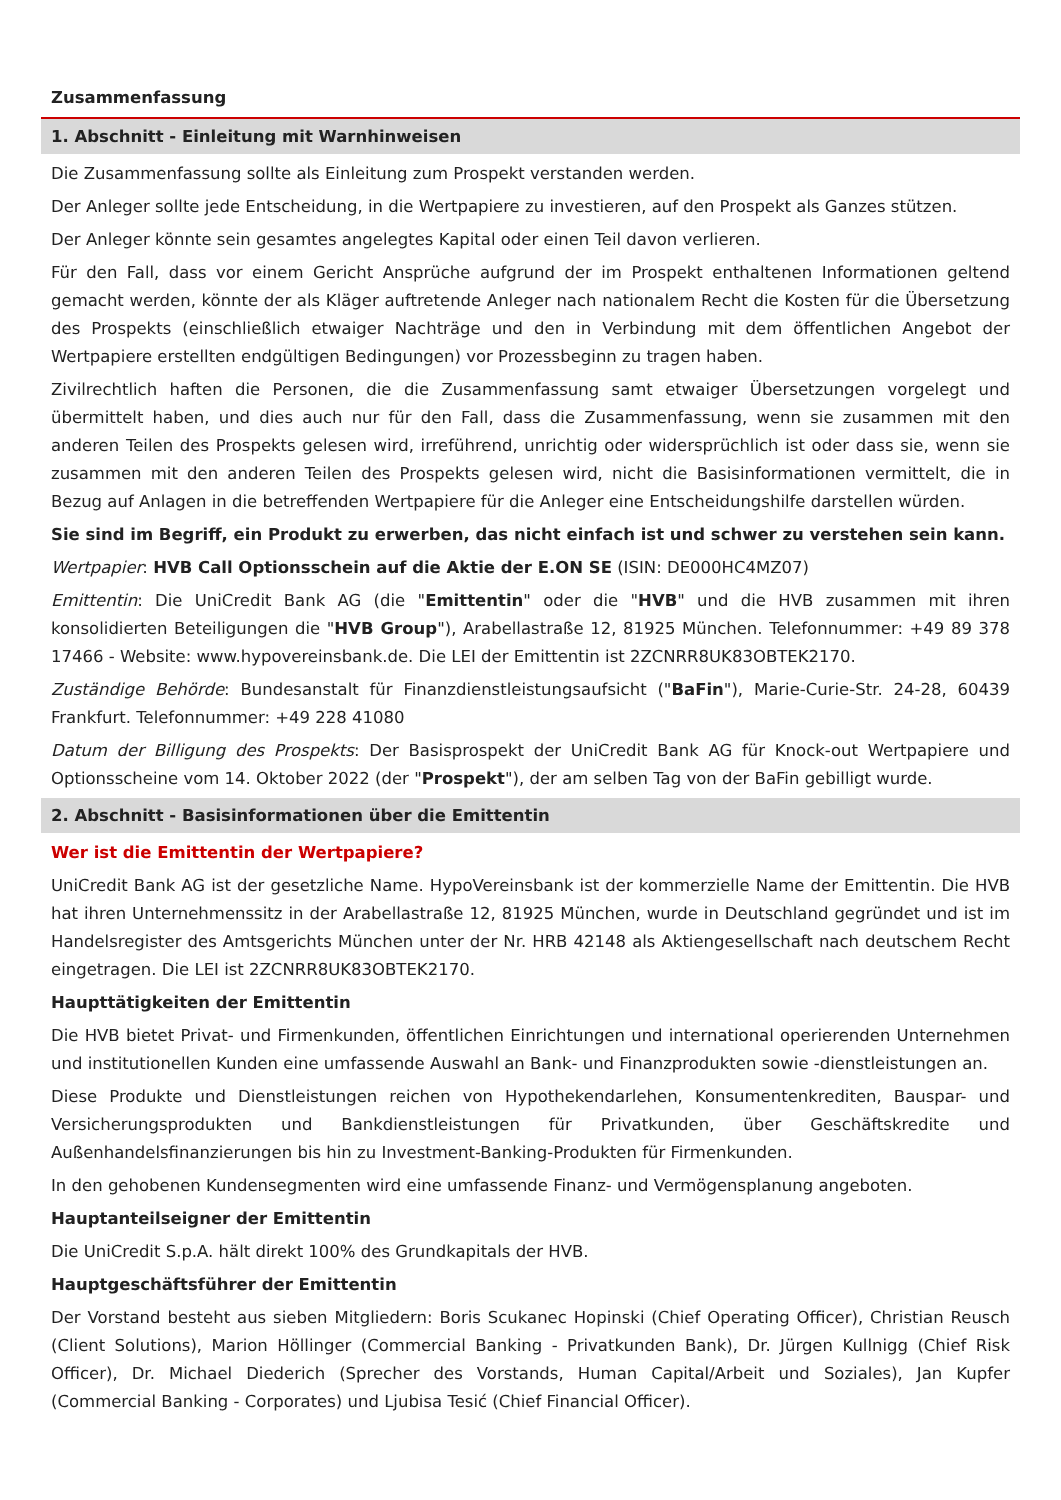Zusammenfassung
1. Abschnitt - Einleitung mit Warnhinweisen
Die Zusammenfassung sollte als Einleitung zum Prospekt verstanden werden.
Der Anleger sollte jede Entscheidung, in die Wertpapiere zu investieren, auf den Prospekt als Ganzes stützen.
Der Anleger könnte sein gesamtes angelegtes Kapital oder einen Teil davon verlieren.
Für den Fall, dass vor einem Gericht Ansprüche aufgrund der im Prospekt enthaltenen Informationen geltend gemacht werden, könnte der als Kläger auftretende Anleger nach nationalem Recht die Kosten für die Übersetzung des Prospekts (einschließlich etwaiger Nachträge und den in Verbindung mit dem öffentlichen Angebot der Wertpapiere erstellten endgültigen Bedingungen) vor Prozessbeginn zu tragen haben.
Zivilrechtlich haften die Personen, die die Zusammenfassung samt etwaiger Übersetzungen vorgelegt und übermittelt haben, und dies auch nur für den Fall, dass die Zusammenfassung, wenn sie zusammen mit den anderen Teilen des Prospekts gelesen wird, irreführend, unrichtig oder widersprüchlich ist oder dass sie, wenn sie zusammen mit den anderen Teilen des Prospekts gelesen wird, nicht die Basisinformationen vermittelt, die in Bezug auf Anlagen in die betreffenden Wertpapiere für die Anleger eine Entscheidungshilfe darstellen würden.
Sie sind im Begriff, ein Produkt zu erwerben, das nicht einfach ist und schwer zu verstehen sein kann.
Wertpapier: HVB Call Optionsschein auf die Aktie der E.ON SE (ISIN: DE000HC4MZ07)
Emittentin: Die UniCredit Bank AG (die "Emittentin" oder die "HVB" und die HVB zusammen mit ihren konsolidierten Beteiligungen die "HVB Group"), Arabellastraße 12, 81925 München. Telefonnummer: +49 89 378 17466 - Website: www.hypovereinsbank.de. Die LEI der Emittentin ist 2ZCNRR8UK83OBTEK2170.
Zuständige Behörde: Bundesanstalt für Finanzdienstleistungsaufsicht ("BaFin"), Marie-Curie-Str. 24-28, 60439 Frankfurt. Telefonnummer: +49 228 41080
Datum der Billigung des Prospekts: Der Basisprospekt der UniCredit Bank AG für Knock-out Wertpapiere und Optionsscheine vom 14. Oktober 2022 (der "Prospekt"), der am selben Tag von der BaFin gebilligt wurde.
2. Abschnitt - Basisinformationen über die Emittentin
Wer ist die Emittentin der Wertpapiere?
UniCredit Bank AG ist der gesetzliche Name. HypoVereinsbank ist der kommerzielle Name der Emittentin. Die HVB hat ihren Unternehmenssitz in der Arabellastraße 12, 81925 München, wurde in Deutschland gegründet und ist im Handelsregister des Amtsgerichts München unter der Nr. HRB 42148 als Aktiengesellschaft nach deutschem Recht eingetragen. Die LEI ist 2ZCNRR8UK83OBTEK2170.
Haupttätigkeiten der Emittentin
Die HVB bietet Privat- und Firmenkunden, öffentlichen Einrichtungen und international operierenden Unternehmen und institutionellen Kunden eine umfassende Auswahl an Bank- und Finanzprodukten sowie -dienstleistungen an.
Diese Produkte und Dienstleistungen reichen von Hypothekendarlehen, Konsumentenkrediten, Bauspar- und Versicherungsprodukten und Bankdienstleistungen für Privatkunden, über Geschäftskredite und Außenhandelsfinanzierungen bis hin zu Investment-Banking-Produkten für Firmenkunden.
In den gehobenen Kundensegmenten wird eine umfassende Finanz- und Vermögensplanung angeboten.
Hauptanteilseigner der Emittentin
Die UniCredit S.p.A. hält direkt 100% des Grundkapitals der HVB.
Hauptgeschäftsführer der Emittentin
Der Vorstand besteht aus sieben Mitgliedern: Boris Scukanec Hopinski (Chief Operating Officer), Christian Reusch (Client Solutions), Marion Höllinger (Commercial Banking - Privatkunden Bank), Dr. Jürgen Kullnigg (Chief Risk Officer), Dr. Michael Diederich (Sprecher des Vorstands, Human Capital/Arbeit und Soziales), Jan Kupfer (Commercial Banking - Corporates) und Ljubisa Tesić (Chief Financial Officer).